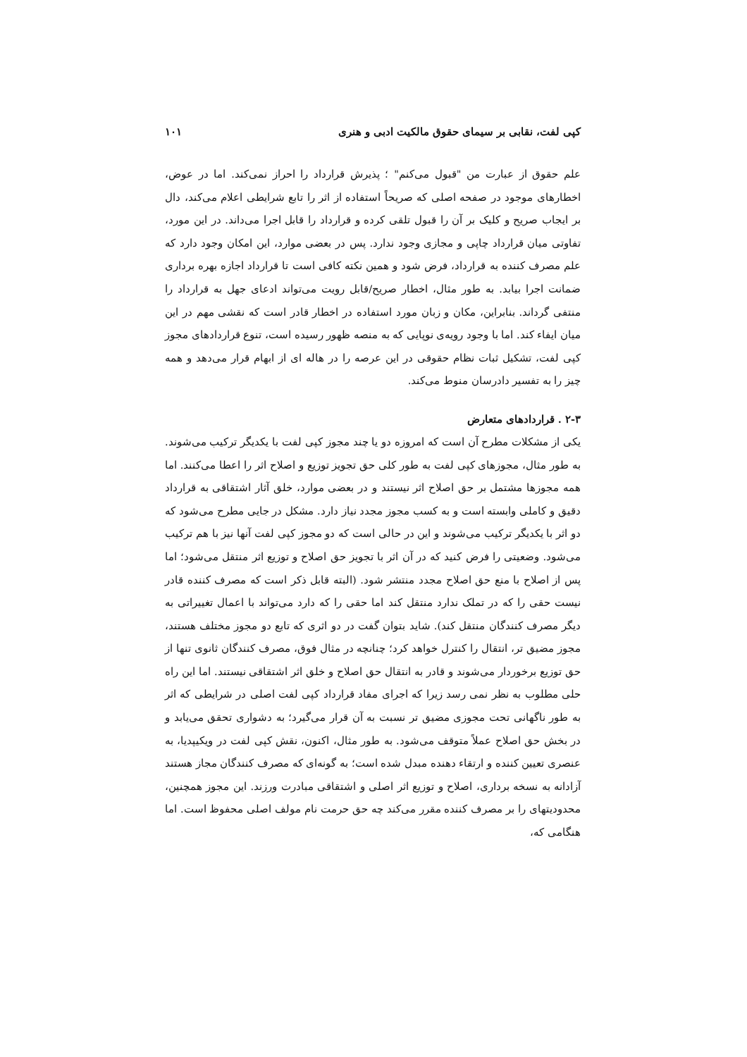کپی لفت، نقابی بر سیمای حقوق مالکیت ادبی و هنری ۱۰۱
علم حقوق از عبارت من "قبول می‌کنم" ؛ پذیرش قرارداد را احراز نمی‌کند. اما در عوض، اخطارهای موجود در صفحه اصلی که صریحاً استفاده از اثر را تابع شرایطی اعلام می‌کند، دال بر ایجاب صریح و کلیک بر آن را قبول تلقی کرده و قرارداد را قابل اجرا می‌داند. در این مورد، تفاوتی میان قرارداد چاپی و مجازی وجود ندارد. پس در بعضی موارد، این امکان وجود دارد که علم مصرف کننده به قرارداد، فرض شود و همین نکته کافی است تا قرارداد اجازه بهره برداری ضمانت اجرا بیابد. به طور مثال، اخطار صریح/قابل رویت می‌تواند ادعای جهل به قرارداد را منتفی گرداند. بنابراین، مکان و زبان مورد استفاده در اخطار قادر است که نقشی مهم در این میان ایفاء کند. اما با وجود رویه‌ی نوپایی که به منصه ظهور رسیده است، تنوع قراردادهای مجوز کپی لفت، تشکیل ثبات نظام حقوقی در این عرصه را در هاله ای از ابهام قرار می‌دهد و همه چیز را به تفسیر دادرسان منوط می‌کند.
۲-۳ . قراردادهای متعارض
یکی از مشکلات مطرح آن است که امروزه دو یا چند مجوز کپی لفت با یکدیگر ترکیب می‌شوند. به طور مثال، مجوزهای کپی لفت به طور کلی حق تجویز توزیع و اصلاح اثر را اعطا می‌کنند. اما همه مجوزها مشتمل بر حق اصلاح اثر نیستند و در بعضی موارد، خلق آثار اشتقاقی به قرارداد دقیق و کاملی وابسته است و به کسب مجوز مجدد نیاز دارد. مشکل در جایی مطرح می‌شود که دو اثر با یکدیگر ترکیب می‌شوند و این در حالی است که دو مجوز کپی لفت آنها نیز با هم ترکیب می‌شود. وضعیتی را فرض کنید که در آن اثر با تجویز حق اصلاح و توزیع اثر منتقل می‌شود؛ اما پس از اصلاح با منع حق اصلاح مجدد منتشر شود. (البته قابل ذکر است که مصرف کننده قادر نیست حقی را که در تملک ندارد منتقل کند اما حقی را که دارد می‌تواند با اعمال تغییراتی به دیگر مصرف کنندگان منتقل کند). شاید بتوان گفت در دو اثری که تابع دو مجوز مختلف هستند، مجوز مضیق تر، انتقال را کنترل خواهد کرد؛ چنانچه در مثال فوق، مصرف کنندگان ثانوی تنها از حق توزیع برخوردار می‌شوند و قادر به انتقال حق اصلاح و خلق اثر اشتقاقی نیستند. اما این راه حلی مطلوب به نظر نمی رسد زیرا که اجرای مفاد قرارداد کپی لفت اصلی در شرایطی که اثر به طور ناگهانی تحت مجوزی مضیق تر نسبت به آن قرار می‌گیرد؛ به دشواری تحقق می‌یابد و در بخش حق اصلاح عملاً متوقف می‌شود. به طور مثال، اکنون، نقش کپی لفت در ویکیپدیا، به عنصری تعیین کننده و ارتقاء دهنده مبدل شده است؛ به گونه‌ای که مصرف کنندگان مجاز هستند آزادانه به نسخه برداری، اصلاح و توزیع اثر اصلی و اشتقاقی مبادرت ورزند. این مجوز همچنین، محدودیتهای را بر مصرف کننده مقرر می‌کند چه حق حرمت نام مولف اصلی محفوظ است. اما هنگامی که،